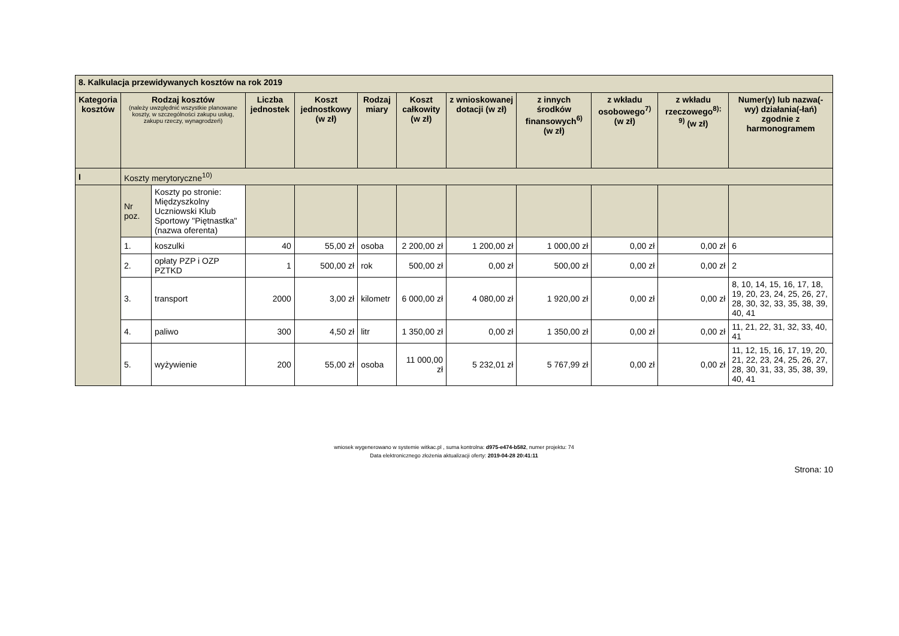| 8. Kalkulacja przewidywanych kosztów na rok 2019 | | | | | | | | | | | |
| Kategoria kosztów | Rodzaj kosztów (należy uwzględnić wszystkie planowane koszty, w szczególności zakupu usług, zakupu rzeczy, wynagrodzeń) | | Liczba jednostek | Koszt jednostkowy (w zł) | Rodzaj miary | Koszt całkowity (w zł) | z wnioskowanej dotacji (w zł) | z innych środków finansowych<sup>6)</sup> (w zł) | z wkładu osobowego<sup>7)</sup> (w zł) | z wkładu rzeczowego<sup>8); 9)</sup> (w zł) | Numer(y) lub nazwa(-wy) działania(-łań) zgodnie z harmonogramem |
| I | Koszty merytoryczne<sup>10)</sup> | | | | | | | | | | |
| | Nr poz. | Koszty po stronie: Międzyszkolny Uczniowski Klub Sportowy "Piętnastka" (nazwa oferenta) | | | | | | | | | |
| | 1. | koszulki | 40 | 55,00 zł | osoba | 2 200,00 zł | 1 200,00 zł | 1 000,00 zł | 0,00 zł | 0,00 zł | 6 |
| | 2. | opłaty PZP i OZP PZTKD | 1 | 500,00 zł | rok | 500,00 zł | 0,00 zł | 500,00 zł | 0,00 zł | 0,00 zł | 2 |
| | 3. | transport | 2000 | 3,00 zł | kilometr | 6 000,00 zł | 4 080,00 zł | 1 920,00 zł | 0,00 zł | 0,00 zł | 8, 10, 14, 15, 16, 17, 18, 19, 20, 23, 24, 25, 26, 27, 28, 30, 32, 33, 35, 38, 39, 40, 41 |
| | 4. | paliwo | 300 | 4,50 zł | litr | 1 350,00 zł | 0,00 zł | 1 350,00 zł | 0,00 zł | 0,00 zł | 11, 21, 22, 31, 32, 33, 40, 41 |
| | 5. | wyżywienie | 200 | 55,00 zł | osoba | 11 000,00 zł | 5 232,01 zł | 5 767,99 zł | 0,00 zł | 0,00 zł | 11, 12, 15, 16, 17, 19, 20, 21, 22, 23, 24, 25, 26, 27, 28, 30, 31, 33, 35, 38, 39, 40, 41 |
wniosek wygenerowano w systemie witkac.pl , suma kontrolna: d975-e474-b582, numer projektu: 74
Data elektronicznego złożenia aktualizacji oferty: 2019-04-28 20:41:11
Strona: 10